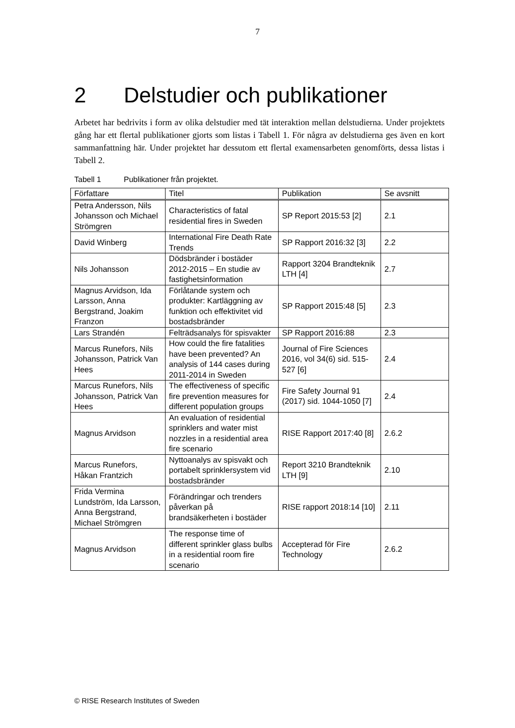7
2 Delstudier och publikationer
Arbetet har bedrivits i form av olika delstudier med tät interaktion mellan delstudierna. Under projektets gång har ett flertal publikationer gjorts som listas i Tabell 1. För några av delstudierna ges även en kort sammanfattning här. Under projektet har dessutom ett flertal examensarbeten genomförts, dessa listas i Tabell 2.
Tabell 1 Publikationer från projektet.
| Författare | Titel | Publikation | Se avsnitt |
| --- | --- | --- | --- |
| Petra Andersson, Nils Johansson och Michael Strömgren | Characteristics of fatal residential fires in Sweden | SP Report 2015:53 [2] | 2.1 |
| David Winberg | International Fire Death Rate Trends | SP Rapport 2016:32 [3] | 2.2 |
| Nils Johansson | Dödsbränder i bostäder 2012-2015 – En studie av fastighetsinformation | Rapport 3204 Brandteknik LTH [4] | 2.7 |
| Magnus Arvidson, Ida Larsson, Anna Bergstrand, Joakim Franzon | Förlåtande system och produkter: Kartläggning av funktion och effektivitet vid bostadsbränder | SP Rapport 2015:48 [5] | 2.3 |
| Lars Strandén | Felträdsanalys för spisvakter | SP Rapport 2016:88 | 2.3 |
| Marcus Runefors, Nils Johansson, Patrick Van Hees | How could the fire fatalities have been prevented? An analysis of 144 cases during 2011-2014 in Sweden | Journal of Fire Sciences 2016, vol 34(6) sid. 515-527 [6] | 2.4 |
| Marcus Runefors, Nils Johansson, Patrick Van Hees | The effectiveness of specific fire prevention measures for different population groups | Fire Safety Journal 91 (2017) sid. 1044-1050 [7] | 2.4 |
| Magnus Arvidson | An evaluation of residential sprinklers and water mist nozzles in a residential area fire scenario | RISE Rapport 2017:40 [8] | 2.6.2 |
| Marcus Runefors, Håkan Frantzich | Nyttoanalys av spisvakt och portabelt sprinklersystem vid bostadsbränder | Report 3210 Brandteknik LTH [9] | 2.10 |
| Frida Vermina Lundström, Ida Larsson, Anna Bergstrand, Michael Strömgren | Förändringar och trenders påverkan på brandsäkerheten i bostäder | RISE rapport 2018:14 [10] | 2.11 |
| Magnus Arvidson | The response time of different sprinkler glass bulbs in a residential room fire scenario | Accepterad för Fire Technology | 2.6.2 |
© RISE Research Institutes of Sweden